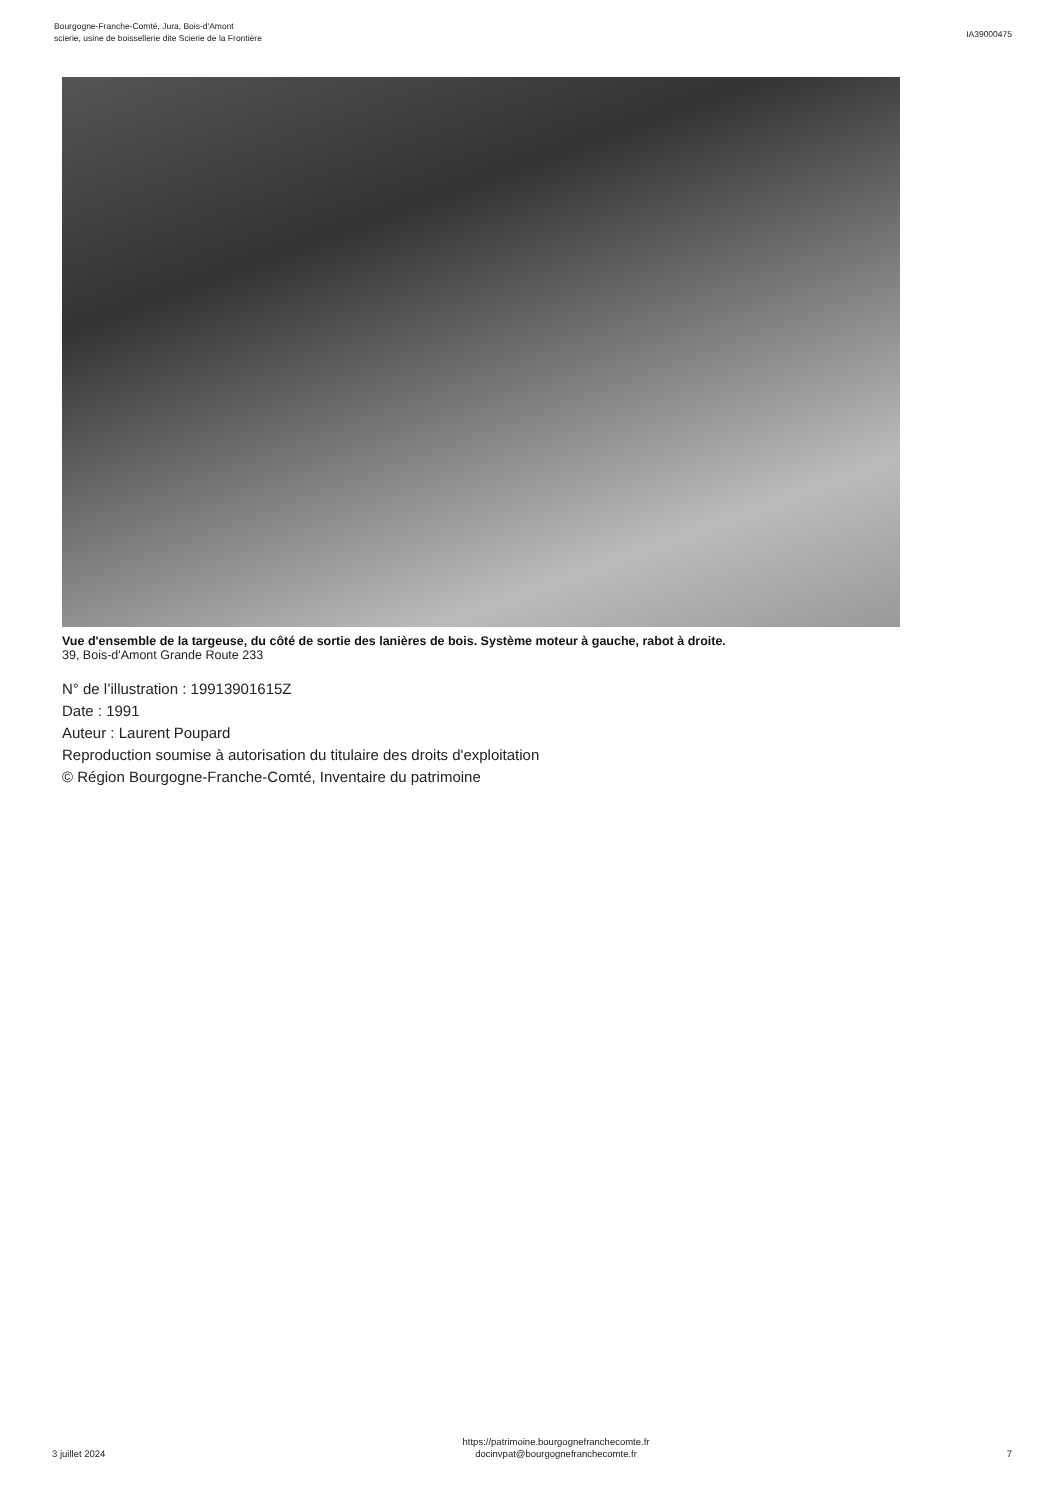Bourgogne-Franche-Comté, Jura, Bois-d'Amont
scierie, usine de boissellerie dite Scierie de la Frontière
IA39000475
Vue d'ensemble de la targeuse, du côté de sortie des lanières de bois. Système moteur à gauche, rabot à droite.
39, Bois-d'Amont Grande Route 233
N° de l’illustration : 19913901615Z
Date : 1991
Auteur : Laurent Poupard
Reproduction soumise à autorisation du titulaire des droits d'exploitation
© Région Bourgogne-Franche-Comté, Inventaire du patrimoine
3 juillet 2024
https://patrimoine.bourgognefranchecomte.fr
docinvpat@bourgognefranchecomte.fr
7